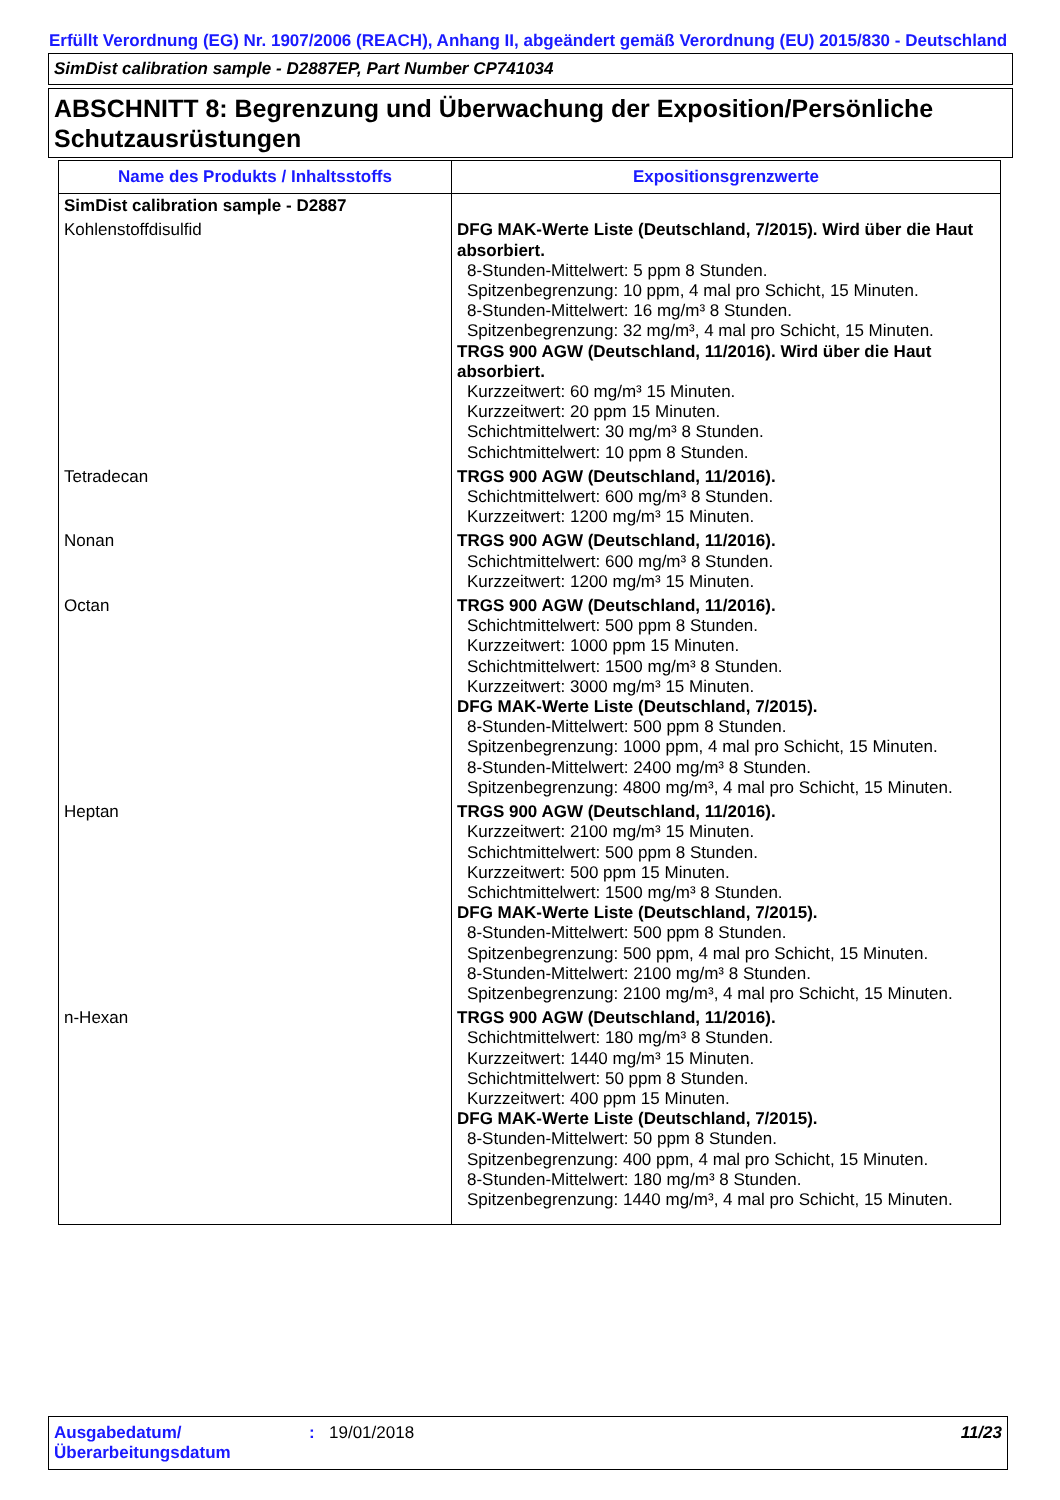Erfüllt Verordnung (EG) Nr. 1907/2006 (REACH), Anhang II, abgeändert gemäß Verordnung (EU) 2015/830 - Deutschland
SimDist calibration sample - D2887EP, Part Number CP741034
ABSCHNITT 8: Begrenzung und Überwachung der Exposition/Persönliche Schutzausrüstungen
| Name des Produkts / Inhaltsstoffs | Expositionsgrenzwerte |
| --- | --- |
| SimDist calibration sample - D2887 | |
| Kohlenstoffdisulfid | DFG MAK-Werte Liste (Deutschland, 7/2015). Wird über die Haut absorbiert. 8-Stunden-Mittelwert: 5 ppm 8 Stunden. Spitzenbegrenzung: 10 ppm, 4 mal pro Schicht, 15 Minuten. 8-Stunden-Mittelwert: 16 mg/m³ 8 Stunden. Spitzenbegrenzung: 32 mg/m³, 4 mal pro Schicht, 15 Minuten. TRGS 900 AGW (Deutschland, 11/2016). Wird über die Haut absorbiert. Kurzzeitwert: 60 mg/m³ 15 Minuten. Kurzzeitwert: 20 ppm 15 Minuten. Schichtmittelwert: 30 mg/m³ 8 Stunden. Schichtmittelwert: 10 ppm 8 Stunden. |
| Tetradecan | TRGS 900 AGW (Deutschland, 11/2016). Schichtmittelwert: 600 mg/m³ 8 Stunden. Kurzzeitwert: 1200 mg/m³ 15 Minuten. |
| Nonan | TRGS 900 AGW (Deutschland, 11/2016). Schichtmittelwert: 600 mg/m³ 8 Stunden. Kurzzeitwert: 1200 mg/m³ 15 Minuten. |
| Octan | TRGS 900 AGW (Deutschland, 11/2016). Schichtmittelwert: 500 ppm 8 Stunden. Kurzzeitwert: 1000 ppm 15 Minuten. Schichtmittelwert: 1500 mg/m³ 8 Stunden. Kurzzeitwert: 3000 mg/m³ 15 Minuten. DFG MAK-Werte Liste (Deutschland, 7/2015). 8-Stunden-Mittelwert: 500 ppm 8 Stunden. Spitzenbegrenzung: 1000 ppm, 4 mal pro Schicht, 15 Minuten. 8-Stunden-Mittelwert: 2400 mg/m³ 8 Stunden. Spitzenbegrenzung: 4800 mg/m³, 4 mal pro Schicht, 15 Minuten. |
| Heptan | TRGS 900 AGW (Deutschland, 11/2016). Kurzzeitwert: 2100 mg/m³ 15 Minuten. Schichtmittelwert: 500 ppm 8 Stunden. Kurzzeitwert: 500 ppm 15 Minuten. Schichtmittelwert: 1500 mg/m³ 8 Stunden. DFG MAK-Werte Liste (Deutschland, 7/2015). 8-Stunden-Mittelwert: 500 ppm 8 Stunden. Spitzenbegrenzung: 500 ppm, 4 mal pro Schicht, 15 Minuten. 8-Stunden-Mittelwert: 2100 mg/m³ 8 Stunden. Spitzenbegrenzung: 2100 mg/m³, 4 mal pro Schicht, 15 Minuten. |
| n-Hexan | TRGS 900 AGW (Deutschland, 11/2016). Schichtmittelwert: 180 mg/m³ 8 Stunden. Kurzzeitwert: 1440 mg/m³ 15 Minuten. Schichtmittelwert: 50 ppm 8 Stunden. Kurzzeitwert: 400 ppm 15 Minuten. DFG MAK-Werte Liste (Deutschland, 7/2015). 8-Stunden-Mittelwert: 50 ppm 8 Stunden. Spitzenbegrenzung: 400 ppm, 4 mal pro Schicht, 15 Minuten. 8-Stunden-Mittelwert: 180 mg/m³ 8 Stunden. Spitzenbegrenzung: 1440 mg/m³, 4 mal pro Schicht, 15 Minuten. |
Ausgabedatum/ Überarbeitungsdatum
: 19/01/2018 11/23